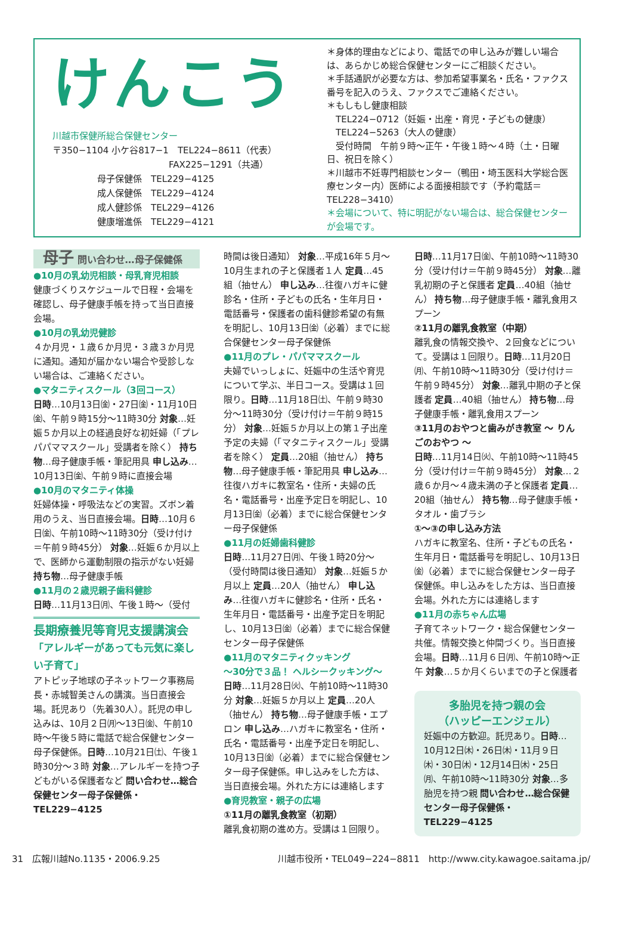けんこう
川越市保健所総合保健センター
〒350−1104 小ケ谷817−1　TEL224−8611（代表）
　　　　　　　　　　　　　FAX225−1291（共通）
　　　　　母子保健係　TEL229−4125
　　　　　成人保健係　TEL229−4124
　　　　　成人健診係　TEL229−4126
　　　　　健康増進係　TEL229−4121
＊身体的理由などにより、電話での申し込みが難しい場合は、あらかじめ総合保健センターにご相談ください。
＊手話通訳が必要な方は、参加希望事業名・氏名・ファクス番号を記入のうえ、ファクスでご連絡ください。
＊もしもし健康相談
　TEL224−0712（妊娠・出産・育児・子どもの健康）
　TEL224−5263（大人の健康）
　受付時間　午前９時〜正午・午後１時〜４時（土・日曜日、祝日を除く）
＊川越市不妊専門相談センター（鴨田・埼玉医科大学総合医療センター内）医師による面接相談です（予約電話＝TEL228−3410）
＊会場について、特に明記がない場合は、総合保健センターが会場です。
母子 問い合わせ…母子保健係
●10月の乳幼児相談・母乳育児相談
健康づくりスケジュールで日程・会場を確認し、母子健康手帳を持って当日直接会場。
●10月の乳幼児健診
４か月児・１歳６か月児・３歳３か月児に通知。通知が届かない場合や受診しない場合は、ご連絡ください。
●マタニティスクール（3回コース）
日時…10月13日㈮・27日㈮・11月10日㈮、午前９時15分〜11時30分 対象…妊娠５か月以上の経過良好な初妊婦（「プレパパママスクール」受講者を除く） 持ち物…母子健康手帳・筆記用具 申し込み…10月13日㈮、午前９時に直接会場
●10月のマタニティ体操
妊婦体操・呼吸法などの実習。ズボン着用のうえ、当日直接会場。日時…10月６日㈮、午前10時〜11時30分（受け付け＝午前９時45分） 対象…妊娠６か月以上で、医師から運動制限の指示がない妊婦 持ち物…母子健康手帳
●11月の２歳児親子歯科健診
日時…11月13日㈪、午後１時〜（受付
長期療養児等育児支援講演会
「アレルギーがあっても元気に楽しい子育て」
アトピッ子地球の子ネットワーク事務局長・赤城智美さんの講演。当日直接会場。託児あり（先着30人）。託児の申し込みは、10月２日㈪〜13日㈮、午前10時〜午後５時に電話で総合保健センター母子保健係。日時…10月21日㈯、午後１時30分〜３時 対象…アレルギーを持つ子どもがいる保護者など 問い合わせ…総合保健センター母子保健係・TEL229−4125
時間は後日通知） 対象…平成16年５月〜10月生まれの子と保護者１人 定員…45組（抽せん） 申し込み…往復ハガキに健診名・住所・子どもの氏名・生年月日・電話番号・保護者の歯科健診希望の有無を明記し、10月13日㈮（必着）までに総合保健センター母子保健係
●11月のプレ・パパママスクール
夫婦でいっしょに、妊娠中の生活や育児について学ぶ、半日コース。受講は１回限り。日時…11月18日㈯、午前９時30分〜11時30分（受け付け＝午前９時15分） 対象…妊娠５か月以上の第１子出産予定の夫婦（「マタニティスクール」受講者を除く） 定員…20組（抽せん） 持ち物…母子健康手帳・筆記用具 申し込み…往復ハガキに教室名・住所・夫婦の氏名・電話番号・出産予定日を明記し、10月13日㈮（必着）までに総合保健センター母子保健係
●11月の妊婦歯科健診
日時…11月27日㈪、午後１時20分〜（受付時間は後日通知） 対象…妊娠５か月以上 定員…20人（抽せん） 申し込み…往復ハガキに健診名・住所・氏名・生年月日・電話番号・出産予定日を明記し、10月13日㈮（必着）までに総合保健センター母子保健係
●11月のマタニティクッキング
〜30分で３品！ ヘルシークッキング〜
日時…11月28日㈫、午前10時〜11時30分 対象…妊娠５か月以上 定員…20人（抽せん） 持ち物…母子健康手帳・エプロン 申し込み…ハガキに教室名・住所・氏名・電話番号・出産予定日を明記し、10月13日㈮（必着）までに総合保健センター母子保健係。申し込みをした方は、当日直接会場。外れた方には連絡します
●育児教室・親子の広場
①11月の離乳食教室（初期）
離乳食初期の進め方。受講は１回限り。
日時…11月17日㈮、午前10時〜11時30分（受け付け＝午前９時45分） 対象…離乳初期の子と保護者 定員…40組（抽せん） 持ち物…母子健康手帳・離乳食用スプーン
②11月の離乳食教室（中期）
離乳食の情報交換や、２回食などについて。受講は１回限り。日時…11月20日㈪、午前10時〜11時30分（受け付け＝午前９時45分） 対象…離乳中期の子と保護者 定員…40組（抽せん） 持ち物…母子健康手帳・離乳食用スプーン
③11月のおやつと歯みがき教室 〜 りんごのおやつ 〜
日時…11月14日㈫、午前10時〜11時45分（受け付け＝午前９時45分） 対象…２歳６か月〜４歳未満の子と保護者 定員…20組（抽せん） 持ち物…母子健康手帳・タオル・歯ブラシ
①〜③の申し込み方法
ハガキに教室名、住所・子どもの氏名・生年月日・電話番号を明記し、10月13日㈮（必着）までに総合保健センター母子保健係。申し込みをした方は、当日直接会場。外れた方には連絡します
●11月の赤ちゃん広場
子育てネットワーク・総合保健センター共催。情報交換と仲間づくり。当日直接会場。日時…11月６日㈪、午前10時〜正午 対象…５か月くらいまでの子と保護者
多胎児を持つ親の会
（ハッピーエンジェル）
妊娠中の方歓迎。託児あり。日時…10月12日㈭・26日㈭・11月９日㈭・30日㈭・12月14日㈭・25日㈪、午前10時〜11時30分 対象…多胎児を持つ親 問い合わせ…総合保健センター母子保健係・TEL229−4125
31　広報川越No.1135・2006.9.25 川越市役所・TEL049−224−8811　http://www.city.kawagoe.saitama.jp/